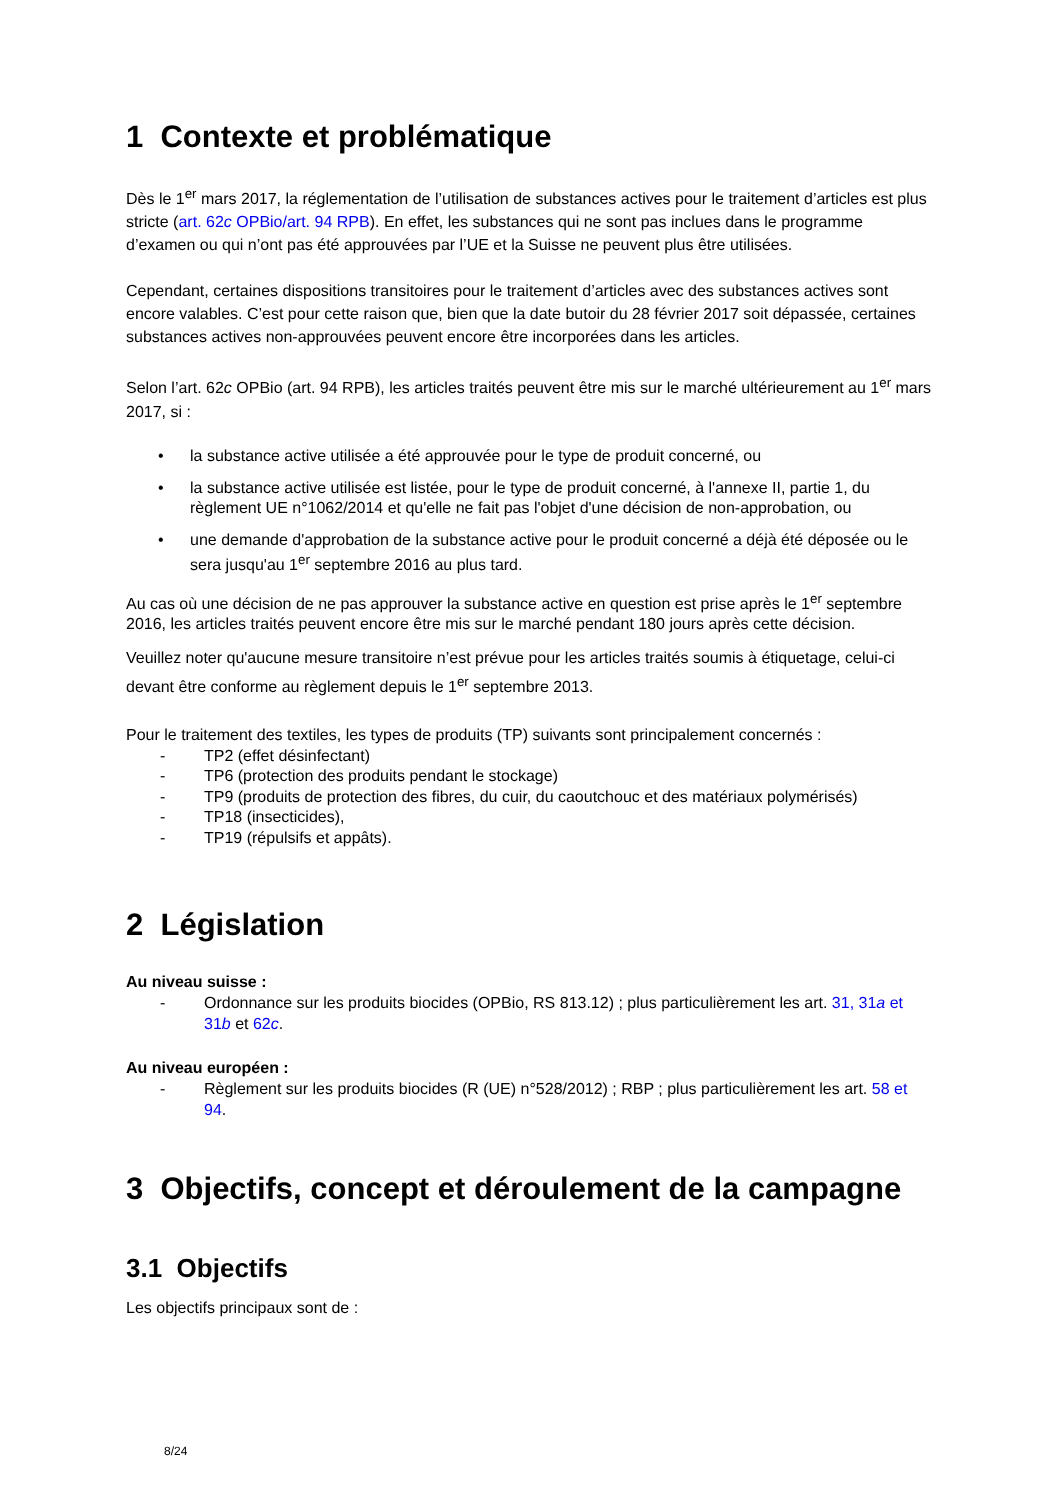1 Contexte et problématique
Dès le 1<sup>er</sup> mars 2017, la réglementation de l’utilisation de substances actives pour le traitement d’articles est plus stricte (art. 62c OPBio/art. 94 RPB). En effet, les substances qui ne sont pas inclues dans le programme d’examen ou qui n’ont pas été approuvées par l’UE et la Suisse ne peuvent plus être utilisées.
Cependant, certaines dispositions transitoires pour le traitement d’articles avec des substances actives sont encore valables. C’est pour cette raison que, bien que la date butoir du 28 février 2017 soit dépassée, certaines substances actives non-approuvées peuvent encore être incorporées dans les articles.
Selon l’art. 62c OPBio (art. 94 RPB), les articles traités peuvent être mis sur le marché ultérieurement au 1<sup>er</sup> mars 2017, si :
• la substance active utilisée a été approuvée pour le type de produit concerné, ou
• la substance active utilisée est listée, pour le type de produit concerné, à l'annexe II, partie 1, du règlement UE n°1062/2014 et qu'elle ne fait pas l'objet d'une décision de non-approbation, ou
• une demande d'approbation de la substance active pour le produit concerné a déjà été déposée ou le sera jusqu'au 1<sup>er</sup> septembre 2016 au plus tard.
Au cas où une décision de ne pas approuver la substance active en question est prise après le 1<sup>er</sup> septembre 2016, les articles traités peuvent encore être mis sur le marché pendant 180 jours après cette décision.
Veuillez noter qu'aucune mesure transitoire n’est prévue pour les articles traités soumis à étiquetage, celui-ci devant être conforme au règlement depuis le 1<sup>er</sup> septembre 2013.
Pour le traitement des textiles, les types de produits (TP) suivants sont principalement concernés :
- TP2 (effet désinfectant)
- TP6 (protection des produits pendant le stockage)
- TP9 (produits de protection des fibres, du cuir, du caoutchouc et des matériaux polymérisés)
- TP18 (insecticides),
- TP19 (répulsifs et appâts).
2 Législation
Au niveau suisse :
- Ordonnance sur les produits biocides (OPBio, RS 813.12) ; plus particulièrement les art. 31, 31a et 31b et 62c.
Au niveau européen :
- Règlement sur les produits biocides (R (UE) n°528/2012) ; RBP ; plus particulièrement les art. 58 et 94.
3 Objectifs, concept et déroulement de la campagne
3.1 Objectifs
Les objectifs principaux sont de :
8/24